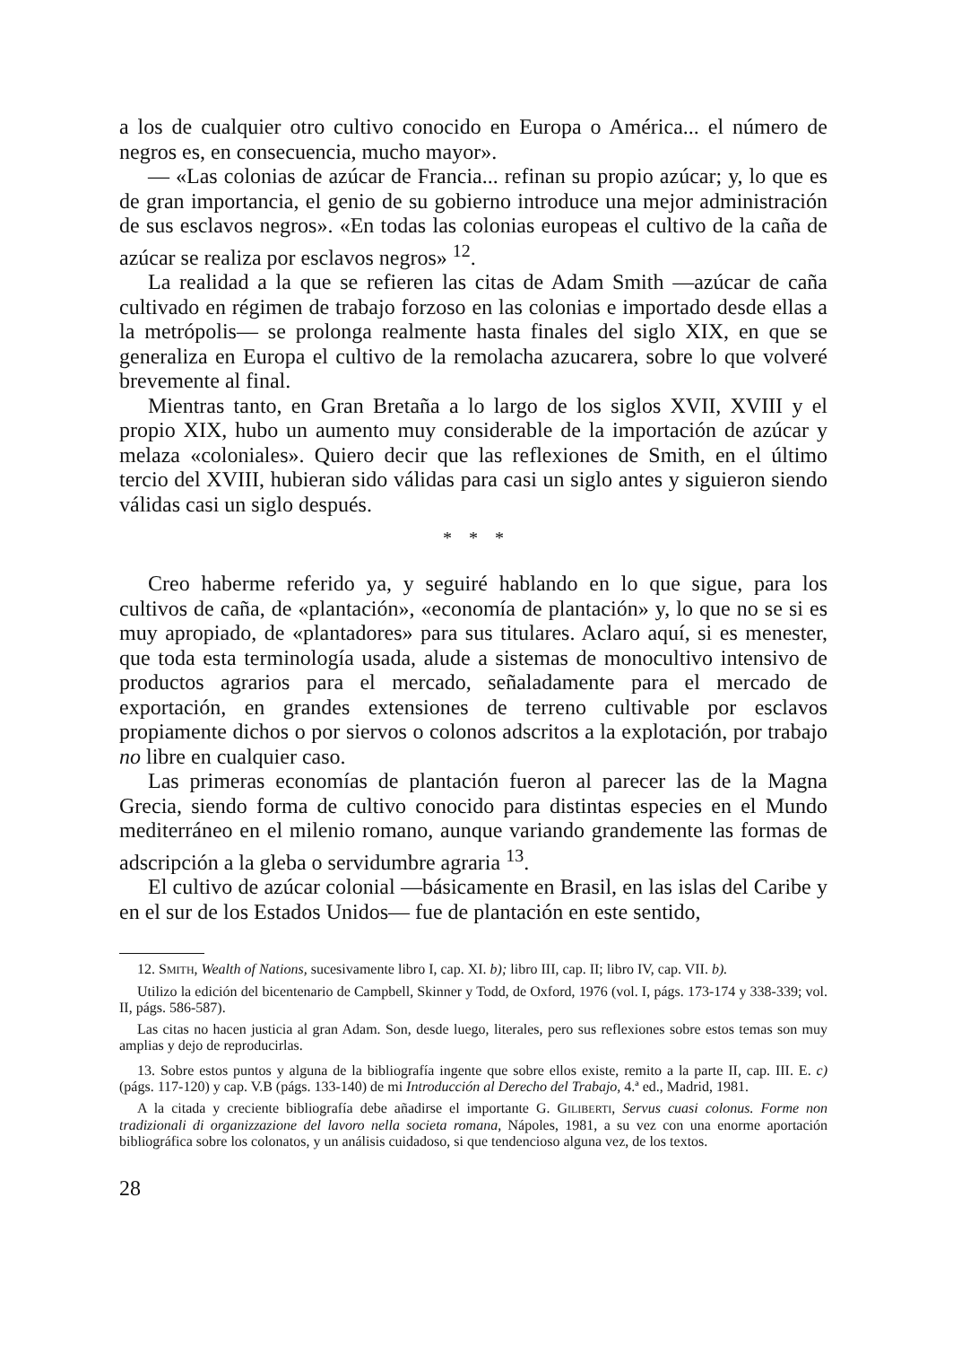a los de cualquier otro cultivo conocido en Europa o América... el número de negros es, en consecuencia, mucho mayor».
— «Las colonias de azúcar de Francia... refinan su propio azúcar; y, lo que es de gran importancia, el genio de su gobierno introduce una mejor administración de sus esclavos negros». «En todas las colonias europeas el cultivo de la caña de azúcar se realiza por esclavos negros» <sup>12</sup>.
La realidad a la que se refieren las citas de Adam Smith —azúcar de caña cultivado en régimen de trabajo forzoso en las colonias e importado desde ellas a la metrópolis— se prolonga realmente hasta finales del siglo XIX, en que se generaliza en Europa el cultivo de la remolacha azucarera, sobre lo que volveré brevemente al final.
Mientras tanto, en Gran Bretaña a lo largo de los siglos XVII, XVIII y el propio XIX, hubo un aumento muy considerable de la importación de azúcar y melaza «coloniales». Quiero decir que las reflexiones de Smith, en el último tercio del XVIII, hubieran sido válidas para casi un siglo antes y siguieron siendo válidas casi un siglo después.
* * *
Creo haberme referido ya, y seguiré hablando en lo que sigue, para los cultivos de caña, de «plantación», «economía de plantación» y, lo que no se si es muy apropiado, de «plantadores» para sus titulares. Aclaro aquí, si es menester, que toda esta terminología usada, alude a sistemas de monocultivo intensivo de productos agrarios para el mercado, señaladamente para el mercado de exportación, en grandes extensiones de terreno cultivable por esclavos propiamente dichos o por siervos o colonos adscritos a la explotación, por trabajo no libre en cualquier caso.
Las primeras economías de plantación fueron al parecer las de la Magna Grecia, siendo forma de cultivo conocido para distintas especies en el Mundo mediterráneo en el milenio romano, aunque variando grandemente las formas de adscripción a la gleba o servidumbre agraria <sup>13</sup>.
El cultivo de azúcar colonial —básicamente en Brasil, en las islas del Caribe y en el sur de los Estados Unidos— fue de plantación en este sentido,
12. SMITH, Wealth of Nations, sucesivamente libro I, cap. XI. b); libro III, cap. II; libro IV, cap. VII. b).
Utilizo la edición del bicentenario de Campbell, Skinner y Todd, de Oxford, 1976 (vol. I, págs. 173-174 y 338-339; vol. II, págs. 586-587).
Las citas no hacen justicia al gran Adam. Son, desde luego, literales, pero sus reflexiones sobre estos temas son muy amplias y dejo de reproducirlas.
13. Sobre estos puntos y alguna de la bibliografía ingente que sobre ellos existe, remito a la parte II, cap. III. E. c) (págs. 117-120) y cap. V.B (págs. 133-140) de mi Introducción al Derecho del Trabajo, 4.ª ed., Madrid, 1981.
A la citada y creciente bibliografía debe añadirse el importante G. GILIBERTI, Servus cuasi colonus. Forme non tradizionali di organizzazione del lavoro nella societa romana, Nápoles, 1981, a su vez con una enorme aportación bibliográfica sobre los colonatos, y un análisis cuidadoso, si que tendencioso alguna vez, de los textos.
28